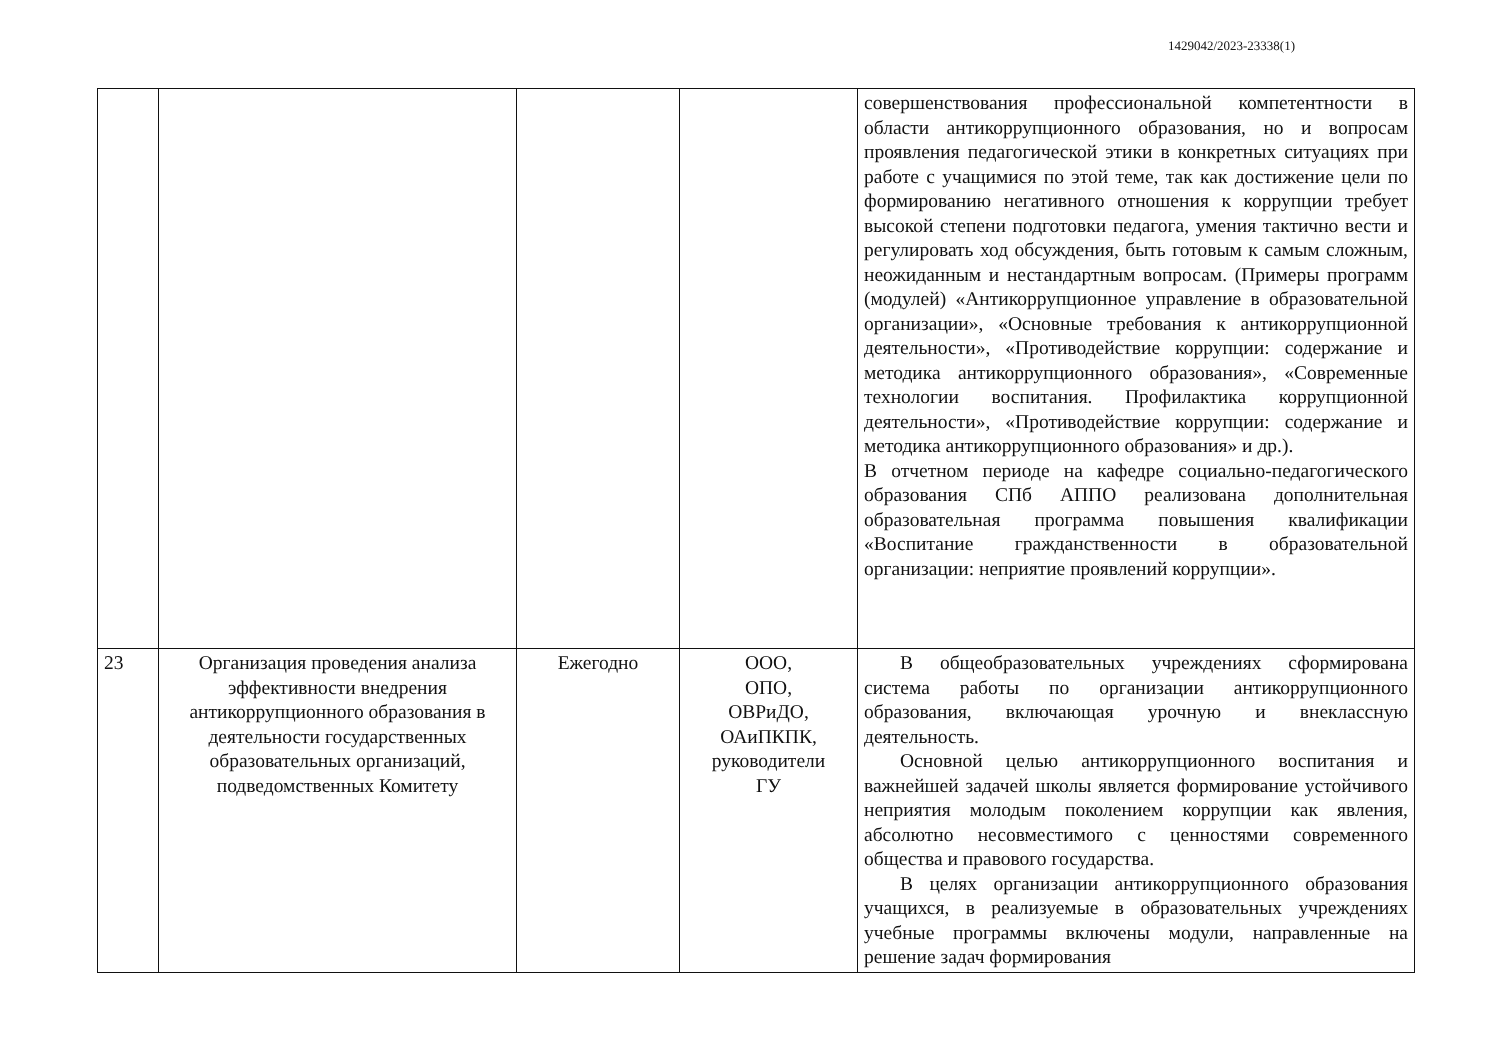1429042/2023-23338(1)
| | | | | совершенствования профессиональной компетентности в области антикоррупционного образования, но и вопросам проявления педагогической этики в конкретных ситуациях при работе с учащимися по этой теме, так как достижение цели по формированию негативного отношения к коррупции требует высокой степени подготовки педагога, умения тактично вести и регулировать ход обсуждения, быть готовым к самым сложным, неожиданным и нестандартным вопросам. (Примеры программ (модулей) «Антикоррупционное управление в образовательной организации», «Основные требования к антикоррупционной деятельности», «Противодействие коррупции: содержание и методика антикоррупционного образования», «Современные технологии воспитания. Профилактика коррупционной деятельности», «Противодействие коррупции: содержание и методика антикоррупционного образования» и др.). В отчетном периоде на кафедре социально-педагогического образования СПб АППО реализована дополнительная образовательная программа повышения квалификации «Воспитание гражданственности в образовательной организации: неприятие проявлений коррупции». |
| 23 | Организация проведения анализа эффективности внедрения антикоррупционного образования в деятельности государственных образовательных организаций, подведомственных Комитету | Ежегодно | ООО, ОПО, ОВРиДО, ОАиПКПК, руководители ГУ | В общеобразовательных учреждениях сформирована система работы по организации антикоррупционного образования, включающая урочную и внеклассную деятельность. Основной целью антикоррупционного воспитания и важнейшей задачей школы является формирование устойчивого неприятия молодым поколением коррупции как явления, абсолютно несовместимого с ценностями современного общества и правового государства. В целях организации антикоррупционного образования учащихся, в реализуемые в образовательных учреждениях учебные программы включены модули, направленные на решение задач формирования |